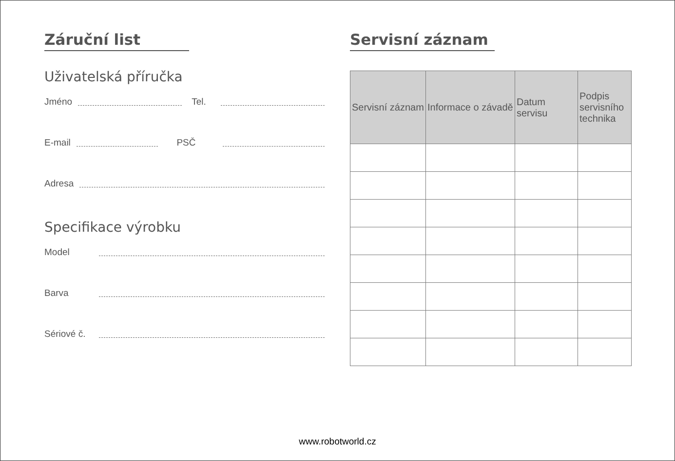Záruční list
Uživatelská příručka
Jméno Tel.
E-mail PSČ
Adresa
Specifikace výrobku
Model
Barva
Sériové č.
Servisní záznam
| Servisní záznam | Informace o závadě | Datum servisu | Podpis servisního technika |
| --- | --- | --- | --- |
www.robotworld.cz